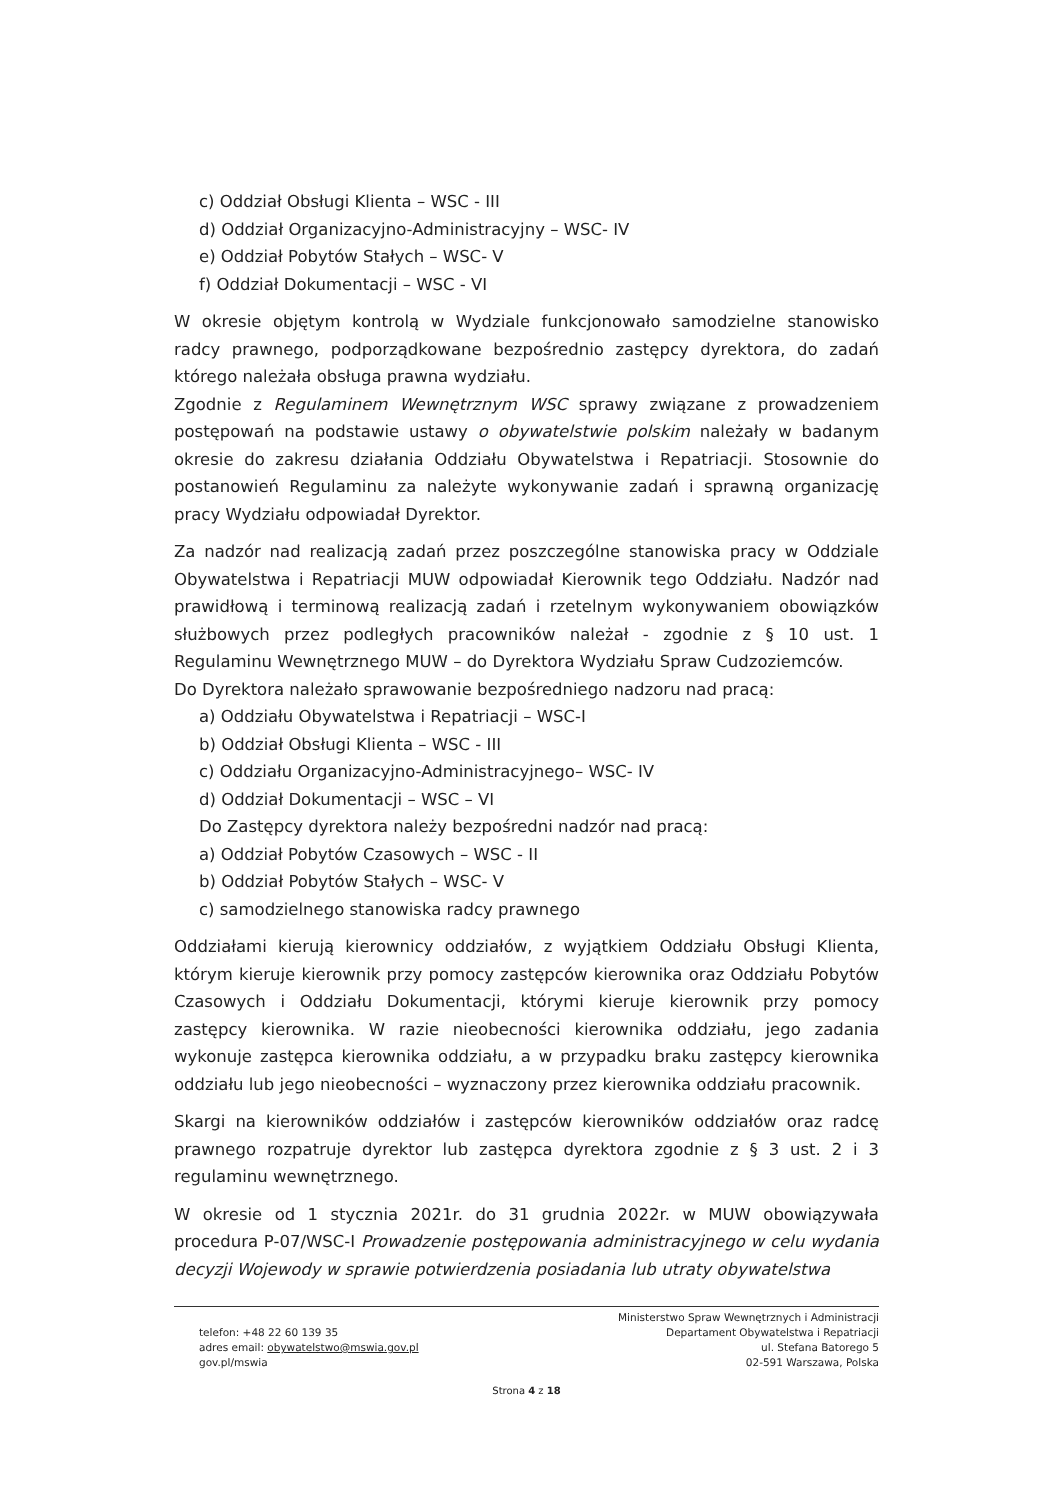c) Oddział Obsługi Klienta – WSC - III
d) Oddział Organizacyjno-Administracyjny – WSC- IV
e) Oddział Pobytów Stałych – WSC- V
f) Oddział Dokumentacji – WSC - VI
W okresie objętym kontrolą w Wydziale funkcjonowało samodzielne stanowisko radcy prawnego, podporządkowane bezpośrednio zastępcy dyrektora, do zadań którego należała obsługa prawna wydziału.
Zgodnie z Regulaminem Wewnętrznym WSC sprawy związane z prowadzeniem postępowań na podstawie ustawy o obywatelstwie polskim należały w badanym okresie do zakresu działania Oddziału Obywatelstwa i Repatriacji. Stosownie do postanowień Regulaminu za należyte wykonywanie zadań i sprawną organizację pracy Wydziału odpowiadał Dyrektor.
Za nadzór nad realizacją zadań przez poszczególne stanowiska pracy w Oddziale Obywatelstwa i Repatriacji MUW odpowiadał Kierownik tego Oddziału. Nadzór nad prawidłową i terminową realizacją zadań i rzetelnym wykonywaniem obowiązków służbowych przez podległych pracowników należał - zgodnie z § 10 ust. 1 Regulaminu Wewnętrznego MUW – do Dyrektora Wydziału Spraw Cudzoziemców.
Do Dyrektora należało sprawowanie bezpośredniego nadzoru nad pracą:
a) Oddziału Obywatelstwa i Repatriacji – WSC-I
b) Oddział Obsługi Klienta – WSC - III
c) Oddziału Organizacyjno-Administracyjnego– WSC- IV
d) Oddział Dokumentacji – WSC – VI
Do Zastępcy dyrektora należy bezpośredni nadzór nad pracą:
a) Oddział Pobytów Czasowych – WSC - II
b) Oddział Pobytów Stałych – WSC- V
c) samodzielnego stanowiska radcy prawnego
Oddziałami kierują kierownicy oddziałów, z wyjątkiem Oddziału Obsługi Klienta, którym kieruje kierownik przy pomocy zastępców kierownika oraz Oddziału Pobytów Czasowych i Oddziału Dokumentacji, którymi kieruje kierownik przy pomocy zastępcy kierownika. W razie nieobecności kierownika oddziału, jego zadania wykonuje zastępca kierownika oddziału, a w przypadku braku zastępcy kierownika oddziału lub jego nieobecności – wyznaczony przez kierownika oddziału pracownik.
Skargi na kierowników oddziałów i zastępców kierowników oddziałów oraz radcę prawnego rozpatruje dyrektor lub zastępca dyrektora zgodnie z § 3 ust. 2 i 3 regulaminu wewnętrznego.
W okresie od 1 stycznia 2021r. do 31 grudnia 2022r. w MUW obowiązywała procedura P-07/WSC-I Prowadzenie postępowania administracyjnego w celu wydania decyzji Wojewody w sprawie potwierdzenia posiadania lub utraty obywatelstwa
telefon: +48 22 60 139 35
adres email: obywatelstwo@mswia.gov.pl
gov.pl/mswia
Ministerstwo Spraw Wewnętrznych i Administracji
Departament Obywatelstwa i Repatriacji
ul. Stefana Batorego 5
02-591 Warszawa, Polska
Strona 4 z 18